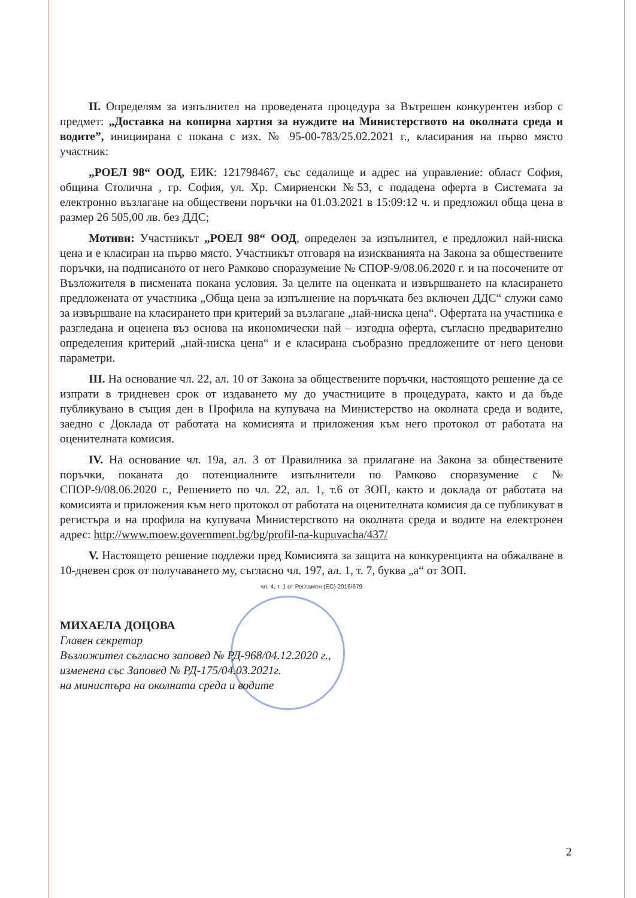II. Определям за изпълнител на проведената процедура за Вътрешен конкурентен избор с предмет: „Доставка на копирна хартия за нуждите на Министерството на околната среда и водите”, инициирана с покана с изх. № 95-00-783/25.02.2021 г., класирания на първо място участник:
„РОЕЛ 98“ ООД, ЕИК: 121798467, със седалище и адрес на управление: област София, община Столична , гр. София, ул. Хр. Смирненски №53, с подадена оферта в Системата за електронно възлагане на обществени поръчки на 01.03.2021 в 15:09:12 ч. и предложил обща цена в размер 26 505,00 лв. без ДДС;
Мотиви: Участникът „РОЕЛ 98“ ООД, определен за изпълнител, е предложил най-ниска цена и е класиран на първо място. Участникът отговаря на изискванията на Закона за обществените поръчки, на подписаното от него Рамково споразумение № СПОР-9/08.06.2020 г. и на посочените от Възложителя в писмената покана условия. За целите на оценката и извършването на класирането предложената от участника „Обща цена за изпълнение на поръчката без включен ДДС“ служи само за извършване на класирането при критерий за възлагане „най-ниска цена“. Офертата на участника е разгледана и оценена въз основа на икономически най – изгодна оферта, съгласно предварително определения критерий „най-ниска цена“ и е класирана съобразно предложените от него ценови параметри.
III. На основание чл. 22, ал. 10 от Закона за обществените поръчки, настоящото решение да се изпрати в тридневен срок от издаването му до участниците в процедурата, както и да бъде публикувано в същия ден в Профила на купувача на Министерство на околната среда и водите, заедно с Доклада от работата на комисията и приложения към него протокол от работата на оценителната комисия.
IV. На основание чл. 19а, ал. 3 от Правилника за прилагане на Закона за обществените поръчки, поканата до потенциалните изпълнители по Рамково споразумение с № СПОР-9/08.06.2020 г., Решението по чл. 22, ал. 1, т.6 от ЗОП, както и доклада от работата на комисията и приложения към него протокол от работата на оценителната комисия да се публикуват в регистъра и на профила на купувача Министерството на околната среда и водите на електронен адрес: http://www.moew.government.bg/bg/profil-na-kupuvacha/437/
V. Настоящето решение подлежи пред Комисията за защита на конкуренцията на обжалване в 10-дневен срок от получаването му, съгласно чл. 197, ал. 1, т. 7, буква „а“ от ЗОП.
чл. 4, т. 1 от Регламен (ЕС) 2016/679
МИХАЕЛА ДОЦОВА
Главен секретар
Възложител съгласно заповед № РД-968/04.12.2020 г.,
изменена със Заповед № РД-175/04.03.2021г.
на министъра на околната среда и водите
2